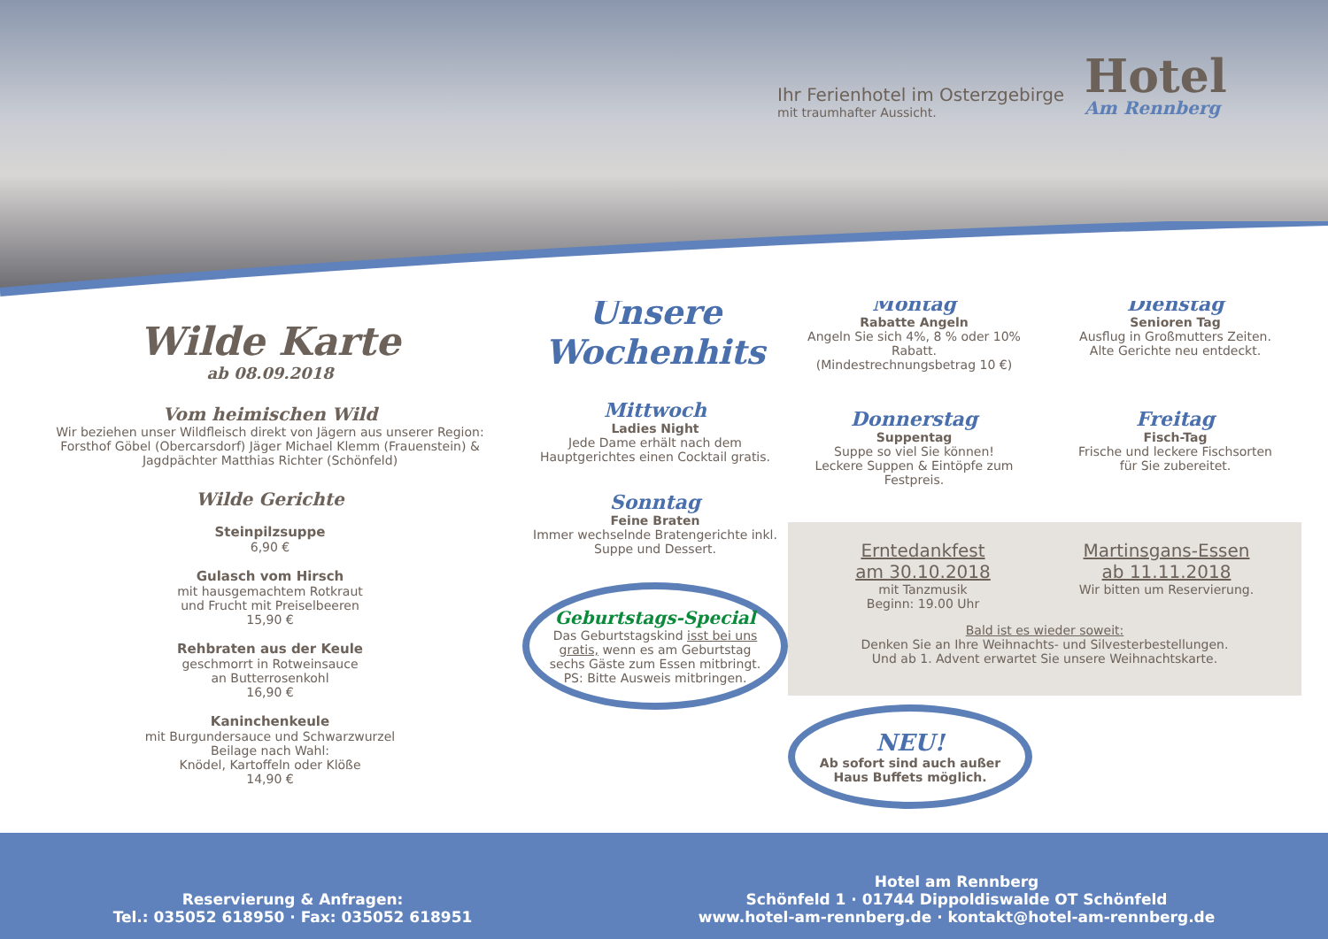Ihr Ferienhotel im Osterzgebirge
mit traumhafter Aussicht.
Hotel
Am Rennberg
Wilde Karte
ab 08.09.2018
Vom heimischen Wild
Wir beziehen unser Wildfleisch direkt von Jägern aus unserer Region:
Forsthof Göbel (Obercarsdorf) Jäger Michael Klemm (Frauenstein) &
Jagdpächter Matthias Richter (Schönfeld)
Wilde Gerichte
Steinpilzsuppe
6,90 €
Gulasch vom Hirsch
mit hausgemachtem Rotkraut
und Frucht mit Preiselbeeren
15,90 €
Rehbraten aus der Keule
geschmorrt in Rotweinsauce
an Butterrosenkohl
16,90 €
Kaninchenkeule
mit Burgundersauce und Schwarzwurzel
Beilage nach Wahl:
Knödel, Kartoffeln oder Klöße
14,90 €
Unsere Wochenhits
Mittwoch
Ladies Night
Jede Dame erhält nach dem Hauptgerichtes einen Cocktail gratis.
Sonntag
Feine Braten
Immer wechselnde Bratengerichte inkl. Suppe und Dessert.
Geburtstags-Special
Das Geburtstagskind isst bei uns gratis, wenn es am Geburtstag sechs Gäste zum Essen mitbringt. PS: Bitte Ausweis mitbringen.
Montag
Rabatte Angeln
Angeln Sie sich 4%, 8 % oder 10% Rabatt.
(Mindestrechnungsbetrag 10 €)
Dienstag
Senioren Tag
Ausflug in Großmutters Zeiten.
Alte Gerichte neu entdeckt.
Donnerstag
Suppentag
Suppe so viel Sie können!
Leckere Suppen & Eintöpfe zum Festpreis.
Freitag
Fisch-Tag
Frische und leckere Fischsorten
für Sie zubereitet.
Erntedankfest
am 30.10.2018
mit Tanzmusik
Beginn: 19.00 Uhr
Martinsgans-Essen
ab 11.11.2018
Wir bitten um Reservierung.
Bald ist es wieder soweit:
Denken Sie an Ihre Weihnachts- und Silvesterbestellungen.
Und ab 1. Advent erwartet Sie unsere Weihnachtskarte.
NEU!
Ab sofort sind auch außer Haus Buffets möglich.
Reservierung & Anfragen:
Tel.: 035052 618950 · Fax: 035052 618951
Hotel am Rennberg
Schönfeld 1 · 01744 Dippoldiswalde OT Schönfeld
www.hotel-am-rennberg.de · kontakt@hotel-am-rennberg.de